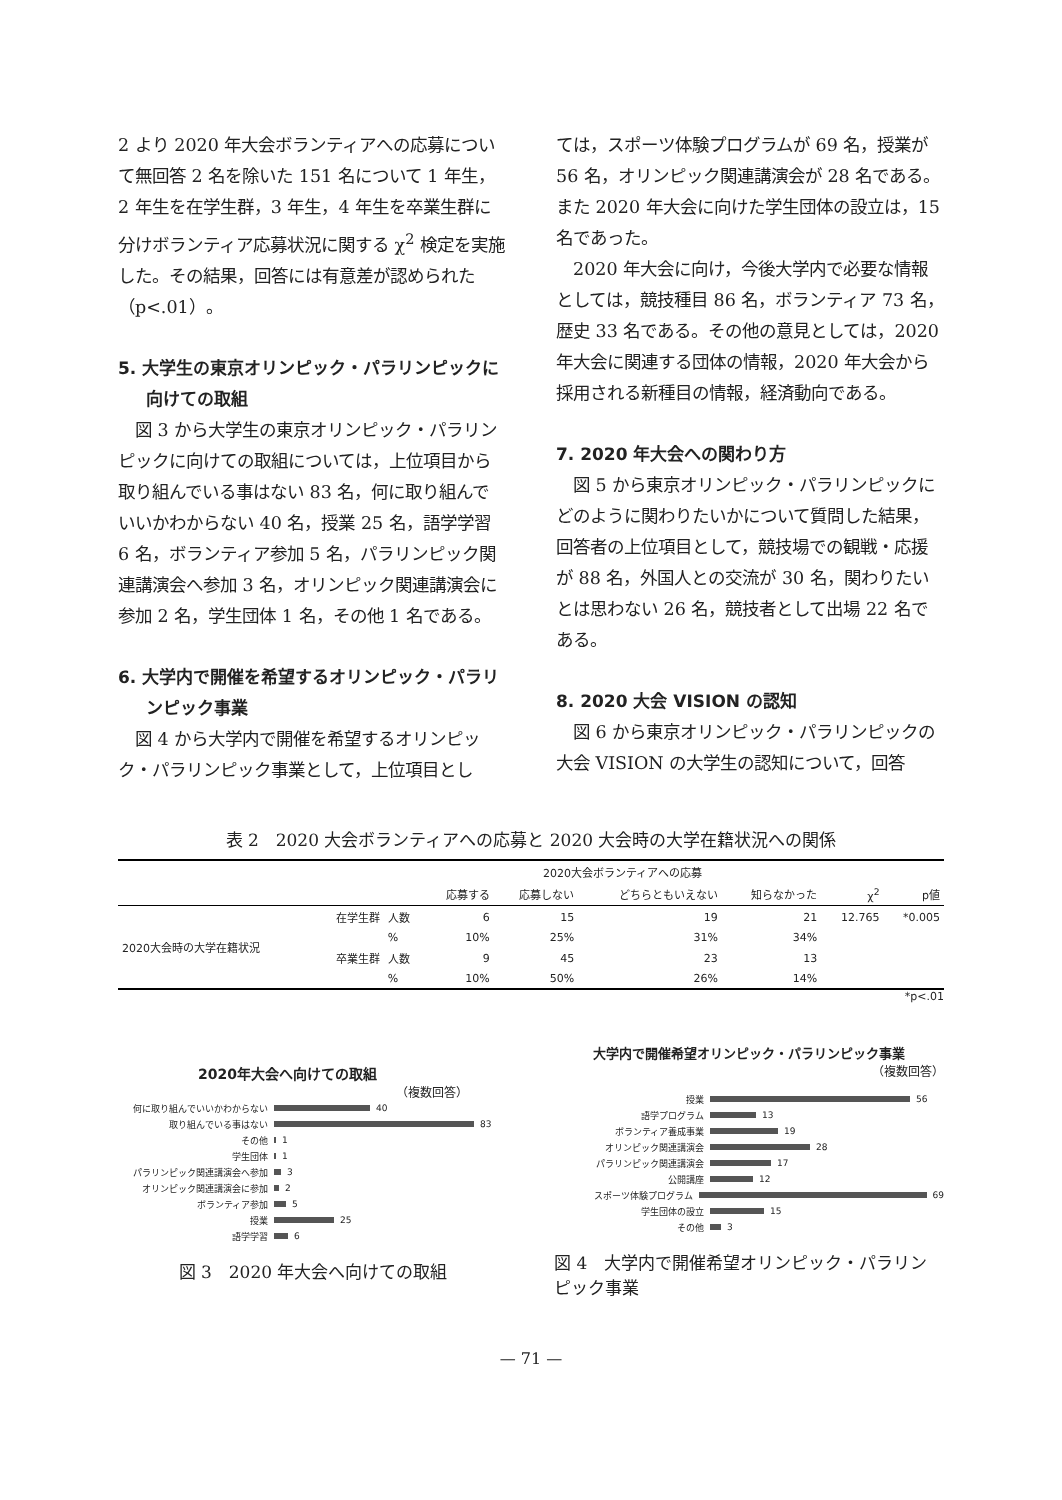2 より 2020 年大会ボランティアへの応募について無回答 2 名を除いた 151 名について 1 年生，2 年生を在学生群，3 年生，4 年生を卒業生群に分けボランティア応募状況に関する χ<sup>2</sup> 検定を実施した。その結果，回答には有意差が認められた（p<.01）。
5. 大学生の東京オリンピック・パラリンピックに向けての取組
　図 3 から大学生の東京オリンピック・パラリンピックに向けての取組については，上位項目から取り組んでいる事はない 83 名，何に取り組んでいいかわからない 40 名，授業 25 名，語学学習 6 名，ボランティア参加 5 名，パラリンピック関連講演会へ参加 3 名，オリンピック関連講演会に参加 2 名，学生団体 1 名，その他 1 名である。
6. 大学内で開催を希望するオリンピック・パラリンピック事業
　図 4 から大学内で開催を希望するオリンピック・パラリンピック事業として，上位項目とし
ては，スポーツ体験プログラムが 69 名，授業が 56 名，オリンピック関連講演会が 28 名である。また 2020 年大会に向けた学生団体の設立は，15 名であった。
　2020 年大会に向け，今後大学内で必要な情報としては，競技種目 86 名，ボランティア 73 名，歴史 33 名である。その他の意見としては，2020 年大会に関連する団体の情報，2020 年大会から採用される新種目の情報，経済動向である。
7. 2020 年大会への関わり方
　図 5 から東京オリンピック・パラリンピックにどのように関わりたいかについて質問した結果，回答者の上位項目として，競技場での観戦・応援が 88 名，外国人との交流が 30 名，関わりたいとは思わない 26 名，競技者として出場 22 名である。
8. 2020 大会 VISION の認知
　図 6 から東京オリンピック・パラリンピックの大会 VISION の大学生の認知について，回答
表 2　2020 大会ボランティアへの応募と 2020 大会時の大学在籍状況への関係
| | | | 2020大会ボランティアへの応募 | | | | | |
| --- | --- | --- | --- | --- | --- | --- | --- | --- |
| | | | 応募する | 応募しない | どちらともいえない | 知らなかった | χ<sup>2</sup> | p値 |
| 2020大会時の大学在籍状況 | 在学生群 | 人数 | 6 | 15 | 19 | 21 | 12.765 | *0.005 |
| | | % | 10% | 25% | 31% | 34% | | |
| | 卒業生群 | 人数 | 9 | 45 | 23 | 13 | | |
| | | % | 10% | 50% | 26% | 14% | | |
*p<.01
2020年大会へ向けての取組
（複数回答）
何に取り組んでいいかわからない 40
取り組んでいる事はない 83
その他 1
学生団体 1
パラリンピック関連講演会へ参加 3
オリンピック関連講演会に参加 2
ボランティア参加 5
授業 25
語学学習 6
図 3　2020 年大会へ向けての取組
大学内で開催希望オリンピック・パラリンピック事業
（複数回答）
授業 56
語学プログラム 13
ボランティア養成事業 19
オリンピック関連講演会 28
パラリンピック関連講演会 17
公開講座 12
スポーツ体験プログラム 69
学生団体の設立 15
その他 3
図 4　大学内で開催希望オリンピック・パラリンピック事業
— 71 —